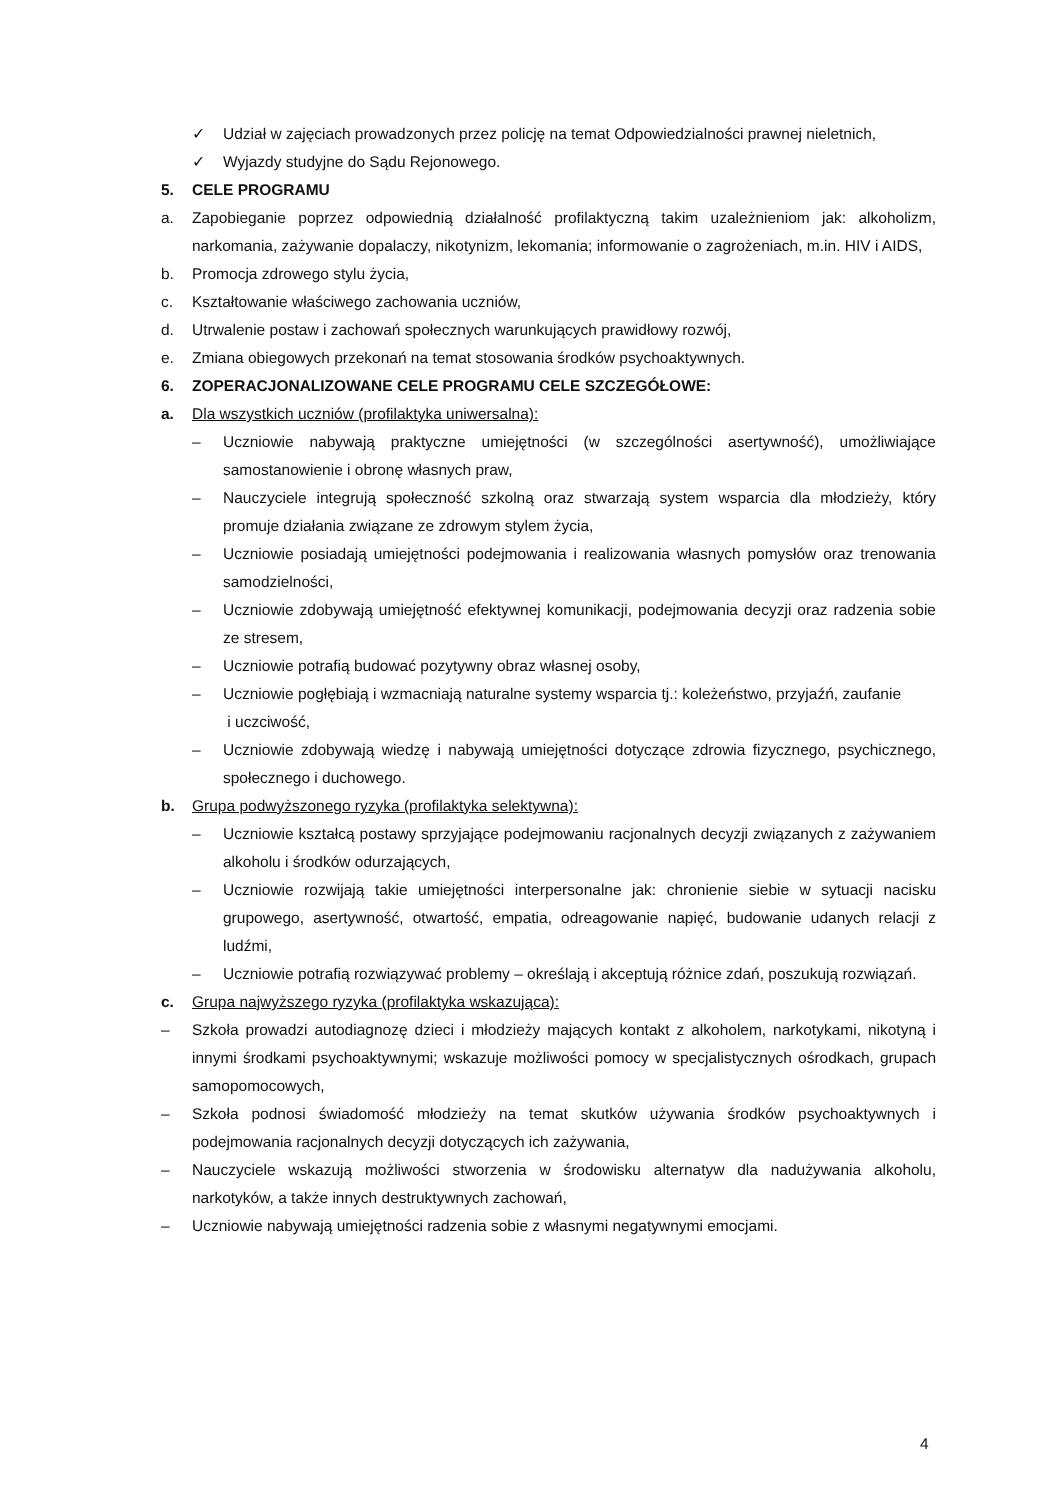✓ Udział w zajęciach prowadzonych przez policję na temat Odpowiedzialności prawnej nieletnich,
✓ Wyjazdy studyjne do Sądu Rejonowego.
5. CELE PROGRAMU
a. Zapobieganie poprzez odpowiednią działalność profilaktyczną takim uzależnieniom jak: alkoholizm, narkomania, zażywanie dopalaczy, nikotynizm, lekomania; informowanie o zagrożeniach, m.in. HIV i AIDS,
b. Promocja zdrowego stylu życia,
c. Kształtowanie właściwego zachowania uczniów,
d. Utrwalenie postaw i zachowań społecznych warunkujących prawidłowy rozwój,
e. Zmiana obiegowych przekonań na temat stosowania środków psychoaktywnych.
6. ZOPERACJONALIZOWANE CELE PROGRAMU CELE SZCZEGÓŁOWE:
a. Dla wszystkich uczniów (profilaktyka uniwersalna):
– Uczniowie nabywają praktyczne umiejętności (w szczególności asertywność), umożliwiające samostanowienie i obronę własnych praw,
– Nauczyciele integrują społeczność szkolną oraz stwarzają system wsparcia dla młodzieży, który promuje działania związane ze zdrowym stylem życia,
– Uczniowie posiadają umiejętności podejmowania i realizowania własnych pomysłów oraz trenowania samodzielności,
– Uczniowie zdobywają umiejętność efektywnej komunikacji, podejmowania decyzji oraz radzenia sobie ze stresem,
– Uczniowie potrafią budować pozytywny obraz własnej osoby,
– Uczniowie pogłębiają i wzmacniają naturalne systemy wsparcia tj.: koleżeństwo, przyjaźń, zaufanie
i uczciwość,
– Uczniowie zdobywają wiedzę i nabywają umiejętności dotyczące zdrowia fizycznego, psychicznego, społecznego i duchowego.
b. Grupa podwyższonego ryzyka (profilaktyka selektywna):
– Uczniowie kształcą postawy sprzyjające podejmowaniu racjonalnych decyzji związanych z zażywaniem alkoholu i środków odurzających,
– Uczniowie rozwijają takie umiejętności interpersonalne jak: chronienie siebie w sytuacji nacisku grupowego, asertywność, otwartość, empatia, odreagowanie napięć, budowanie udanych relacji z ludźmi,
– Uczniowie potrafią rozwiązywać problemy – określają i akceptują różnice zdań, poszukują rozwiązań.
c. Grupa najwyższego ryzyka (profilaktyka wskazująca):
– Szkoła prowadzi autodiagnozę dzieci i młodzieży mających kontakt z alkoholem, narkotykami, nikotyną i innymi środkami psychoaktywnymi; wskazuje możliwości pomocy w specjalistycznych ośrodkach, grupach samopomocowych,
– Szkoła podnosi świadomość młodzieży na temat skutków używania środków psychoaktywnych i podejmowania racjonalnych decyzji dotyczących ich zażywania,
– Nauczyciele wskazują możliwości stworzenia w środowisku alternatyw dla nadużywania alkoholu, narkotyków, a także innych destruktywnych zachowań,
– Uczniowie nabywają umiejętności radzenia sobie z własnymi negatywnymi emocjami.
4